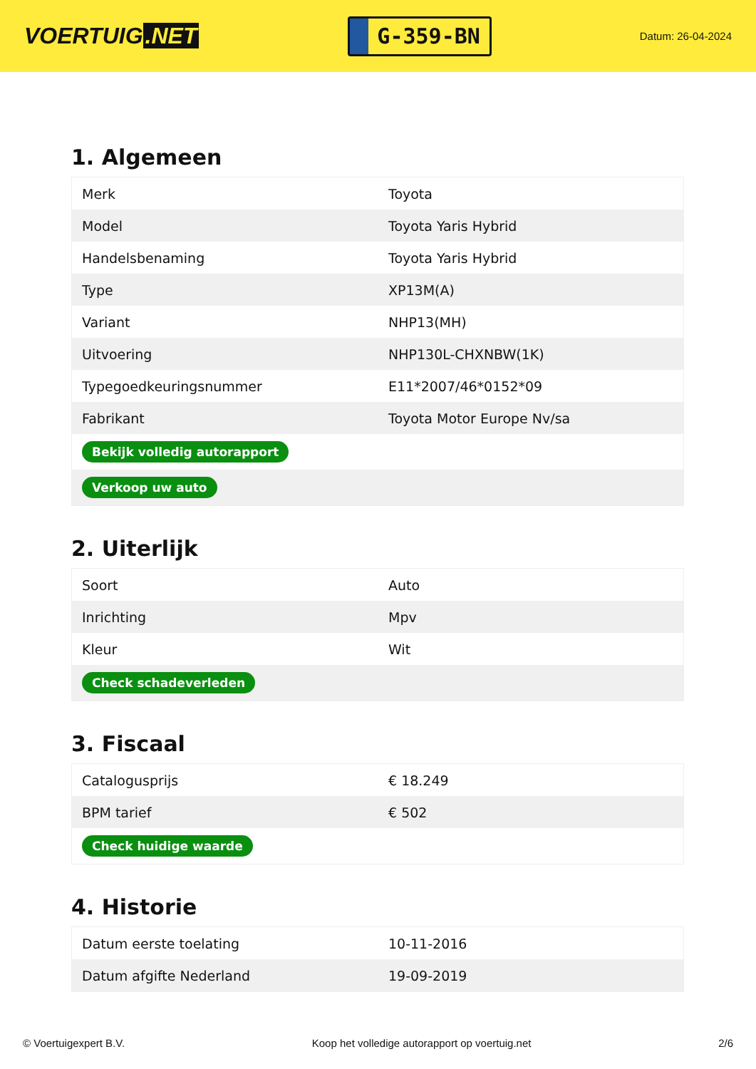VOERTUIG.NET
G-359-BN
Datum: 26-04-2024
1. Algemeen
| Merk | Toyota |
| Model | Toyota Yaris Hybrid |
| Handelsbenaming | Toyota Yaris Hybrid |
| Type | XP13M(A) |
| Variant | NHP13(MH) |
| Uitvoering | NHP130L-CHXNBW(1K) |
| Typegoedkeuringsnummer | E11*2007/46*0152*09 |
| Fabrikant | Toyota Motor Europe Nv/sa |
| Bekijk volledig autorapport | |
| Verkoop uw auto | |
2. Uiterlijk
| Soort | Auto |
| Inrichting | Mpv |
| Kleur | Wit |
| Check schadeverleden | |
3. Fiscaal
| Cataloguspriјs | € 18.249 |
| BPM tarief | € 502 |
| Check huidige waarde | |
4. Historie
| Datum eerste toelating | 10-11-2016 |
| Datum afgifte Nederland | 19-09-2019 |
© Voertuigexpert B.V. Koop het volledige autorapport op voertuig.net 2/6